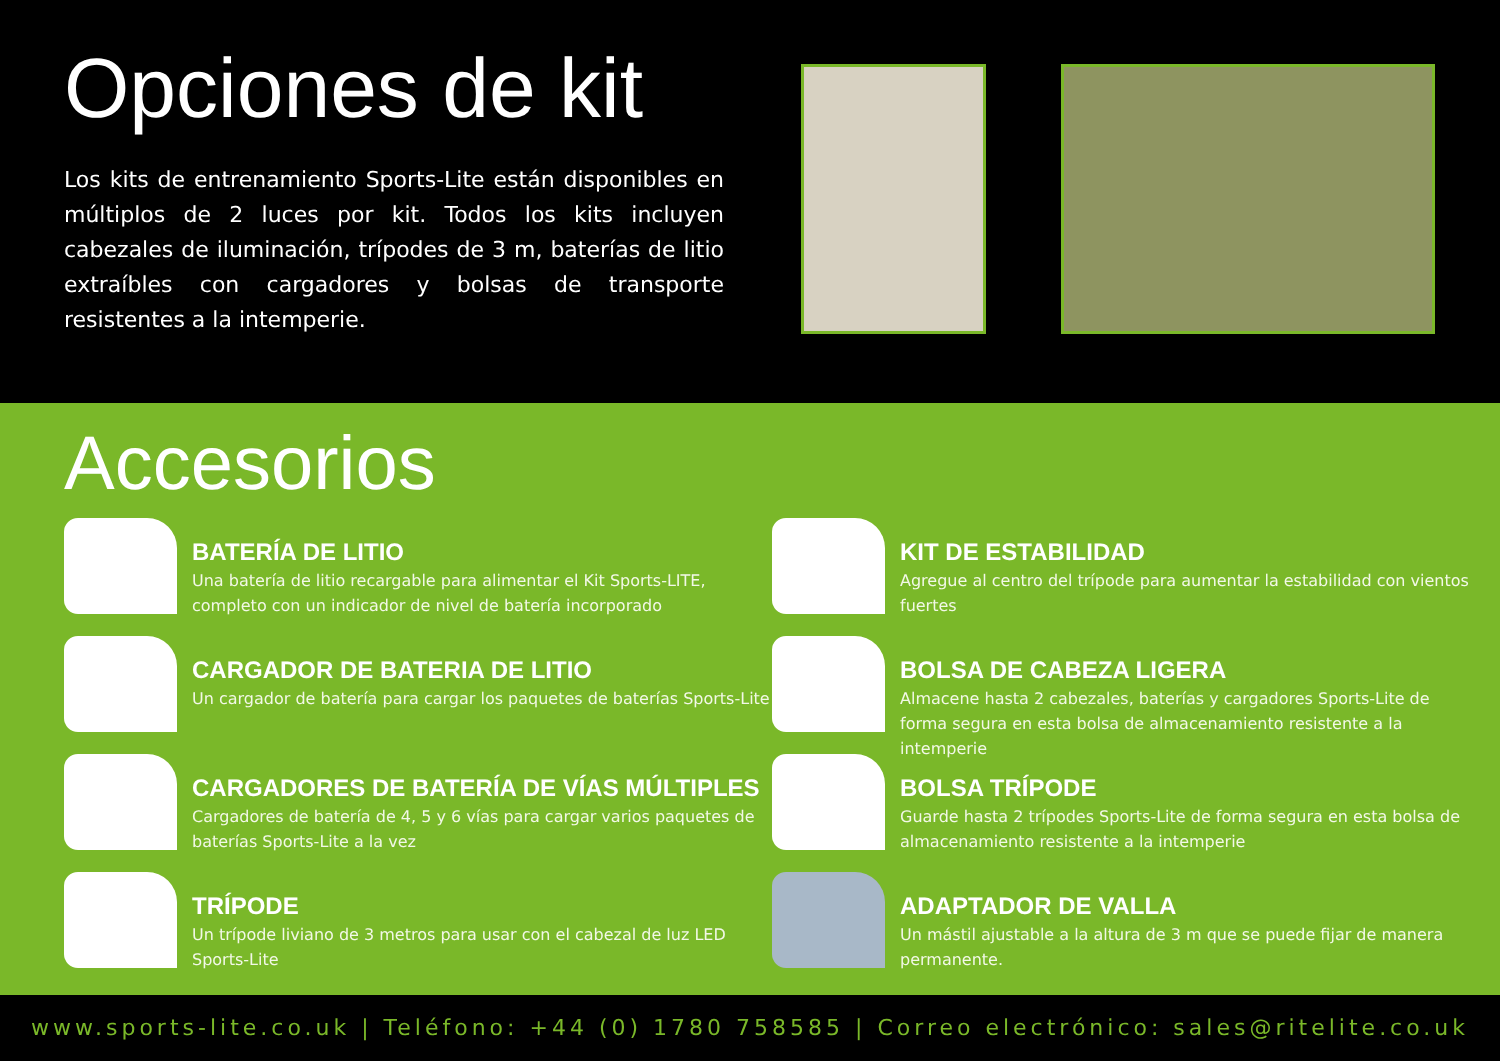Opciones de kit
Los kits de entrenamiento Sports-Lite están disponibles en múltiplos de 2 luces por kit. Todos los kits incluyen cabezales de iluminación, trípodes de 3 m, baterías de litio extraíbles con cargadores y bolsas de transporte resistentes a la intemperie.
Accesorios
BATERÍA DE LITIO
Una batería de litio recargable para alimentar el Kit Sports-LITE, completo con un indicador de nivel de batería incorporado
KIT DE ESTABILIDAD
Agregue al centro del trípode para aumentar la estabilidad con vientos fuertes
CARGADOR DE BATERIA DE LITIO
Un cargador de batería para cargar los paquetes de baterías Sports-Lite
BOLSA DE CABEZA LIGERA
Almacene hasta 2 cabezales, baterías y cargadores Sports-Lite de forma segura en esta bolsa de almacenamiento resistente a la intemperie
CARGADORES DE BATERÍA DE VÍAS MÚLTIPLES
Cargadores de batería de 4, 5 y 6 vías para cargar varios paquetes de baterías Sports-Lite a la vez
BOLSA TRÍPODE
Guarde hasta 2 trípodes Sports-Lite de forma segura en esta bolsa de almacenamiento resistente a la intemperie
TRÍPODE
Un trípode liviano de 3 metros para usar con el cabezal de luz LED Sports-Lite
ADAPTADOR DE VALLA
Un mástil ajustable a la altura de 3 m que se puede fijar de manera permanente.
www.sports-lite.co.uk | Teléfono: +44 (0) 1780 758585 | Correo electrónico: sales@ritelite.co.uk